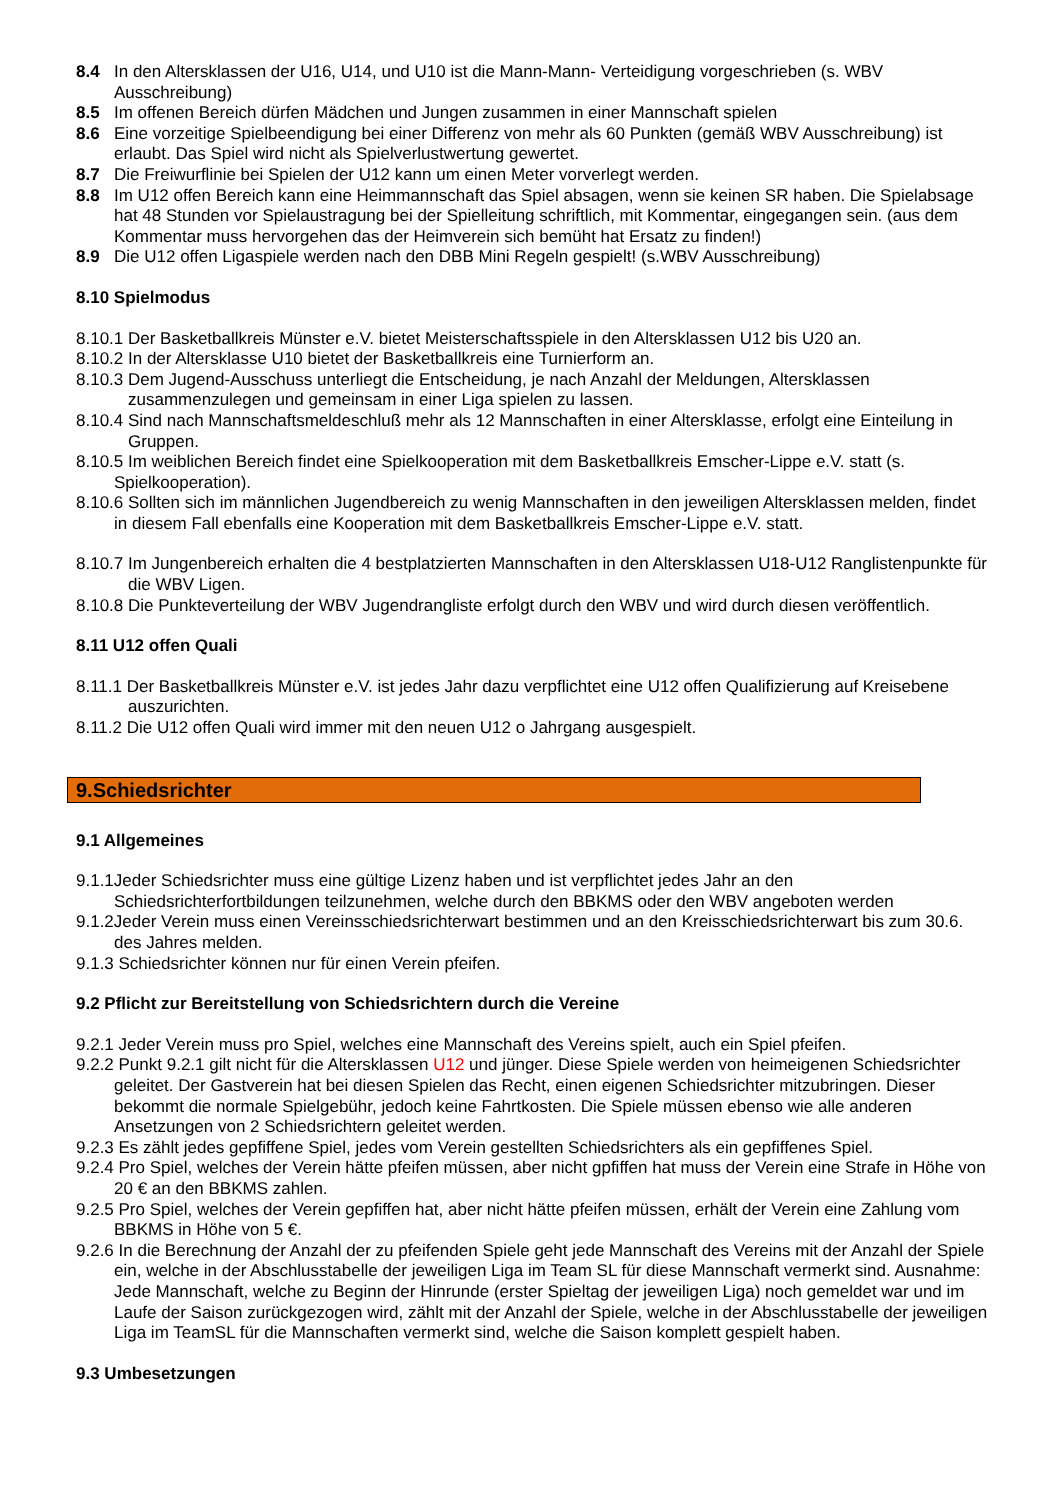8.4 In den Altersklassen der U16, U14, und U10 ist die Mann-Mann- Verteidigung vorgeschrieben (s. WBV Ausschreibung)
8.5 Im offenen Bereich dürfen Mädchen und Jungen zusammen in einer Mannschaft spielen
8.6 Eine vorzeitige Spielbeendigung bei einer Differenz von mehr als 60 Punkten (gemäß WBV Ausschreibung) ist erlaubt. Das Spiel wird nicht als Spielverlustwertung gewertet.
8.7 Die Freiwurflinie bei Spielen der U12 kann um einen Meter vorverlegt werden.
8.8 Im U12 offen Bereich kann eine Heimmannschaft das Spiel absagen, wenn sie keinen SR haben. Die Spielabsage hat 48 Stunden vor Spielaustragung bei der Spielleitung schriftlich, mit Kommentar, eingegangen sein. (aus dem Kommentar muss hervorgehen das der Heimverein sich bemüht hat Ersatz zu finden!)
8.9 Die U12 offen Ligaspiele werden nach den DBB Mini Regeln gespielt! (s.WBV Ausschreibung)
8.10 Spielmodus
8.10.1 Der Basketballkreis Münster e.V. bietet Meisterschaftsspiele in den Altersklassen U12 bis U20 an.
8.10.2 In der Altersklasse U10 bietet der Basketballkreis eine Turnierform an.
8.10.3 Dem Jugend-Ausschuss unterliegt die Entscheidung, je nach Anzahl der Meldungen, Altersklassen zusammenzulegen und gemeinsam in einer Liga spielen zu lassen.
8.10.4 Sind nach Mannschaftsmeldeschluß mehr als 12 Mannschaften in einer Altersklasse, erfolgt eine Einteilung in Gruppen.
8.10.5 Im weiblichen Bereich findet eine Spielkooperation mit dem Basketballkreis Emscher-Lippe e.V. statt (s. Spielkooperation).
8.10.6 Sollten sich im männlichen Jugendbereich zu wenig Mannschaften in den jeweiligen Altersklassen melden, findet in diesem Fall ebenfalls eine Kooperation mit dem Basketballkreis Emscher-Lippe e.V. statt.
8.10.7 Im Jungenbereich erhalten die 4 bestplatzierten Mannschaften in den Altersklassen U18-U12 Ranglistenpunkte für die WBV Ligen.
8.10.8 Die Punkteverteilung der WBV Jugendrangliste erfolgt durch den WBV und wird durch diesen veröffentlich.
8.11 U12 offen Quali
8.11.1 Der Basketballkreis Münster e.V. ist jedes Jahr dazu verpflichtet eine U12 offen Qualifizierung auf Kreisebene auszurichten.
8.11.2 Die U12 offen Quali wird immer mit den neuen U12 o Jahrgang ausgespielt.
9.Schiedsrichter
9.1 Allgemeines
9.1.1Jeder Schiedsrichter muss eine gültige Lizenz haben und ist verpflichtet jedes Jahr an den Schiedsrichterfortbildungen teilzunehmen, welche durch den BBKMS oder den WBV angeboten werden
9.1.2Jeder Verein muss einen Vereinsschiedsrichterwart bestimmen und an den Kreisschiedsrichterwart bis zum 30.6. des Jahres melden.
9.1.3 Schiedsrichter können nur für einen Verein pfeifen.
9.2 Pflicht zur Bereitstellung von Schiedsrichtern durch die Vereine
9.2.1 Jeder Verein muss pro Spiel, welches eine Mannschaft des Vereins spielt, auch ein Spiel pfeifen.
9.2.2 Punkt 9.2.1 gilt nicht für die Altersklassen U12 und jünger. Diese Spiele werden von heimeigenen Schiedsrichter geleitet. Der Gastverein hat bei diesen Spielen das Recht, einen eigenen Schiedsrichter mitzubringen. Dieser bekommt die normale Spielgebühr, jedoch keine Fahrtkosten. Die Spiele müssen ebenso wie alle anderen Ansetzungen von 2 Schiedsrichtern geleitet werden.
9.2.3 Es zählt jedes gepfiffene Spiel, jedes vom Verein gestellten Schiedsrichters als ein gepfiffenes Spiel.
9.2.4 Pro Spiel, welches der Verein hätte pfeifen müssen, aber nicht gpfiffen hat muss der Verein eine Strafe in Höhe von 20 € an den BBKMS zahlen.
9.2.5 Pro Spiel, welches der Verein gepfiffen hat, aber nicht hätte pfeifen müssen, erhält der Verein eine Zahlung vom BBKMS in Höhe von 5 €.
9.2.6 In die Berechnung der Anzahl der zu pfeifenden Spiele geht jede Mannschaft des Vereins mit der Anzahl der Spiele ein, welche in der Abschlusstabelle der jeweiligen Liga im Team SL für diese Mannschaft vermerkt sind. Ausnahme: Jede Mannschaft, welche zu Beginn der Hinrunde (erster Spieltag der jeweiligen Liga) noch gemeldet war und im Laufe der Saison zurückgezogen wird, zählt mit der Anzahl der Spiele, welche in der Abschlusstabelle der jeweiligen Liga im TeamSL für die Mannschaften vermerkt sind, welche die Saison komplett gespielt haben.
9.3 Umbesetzungen